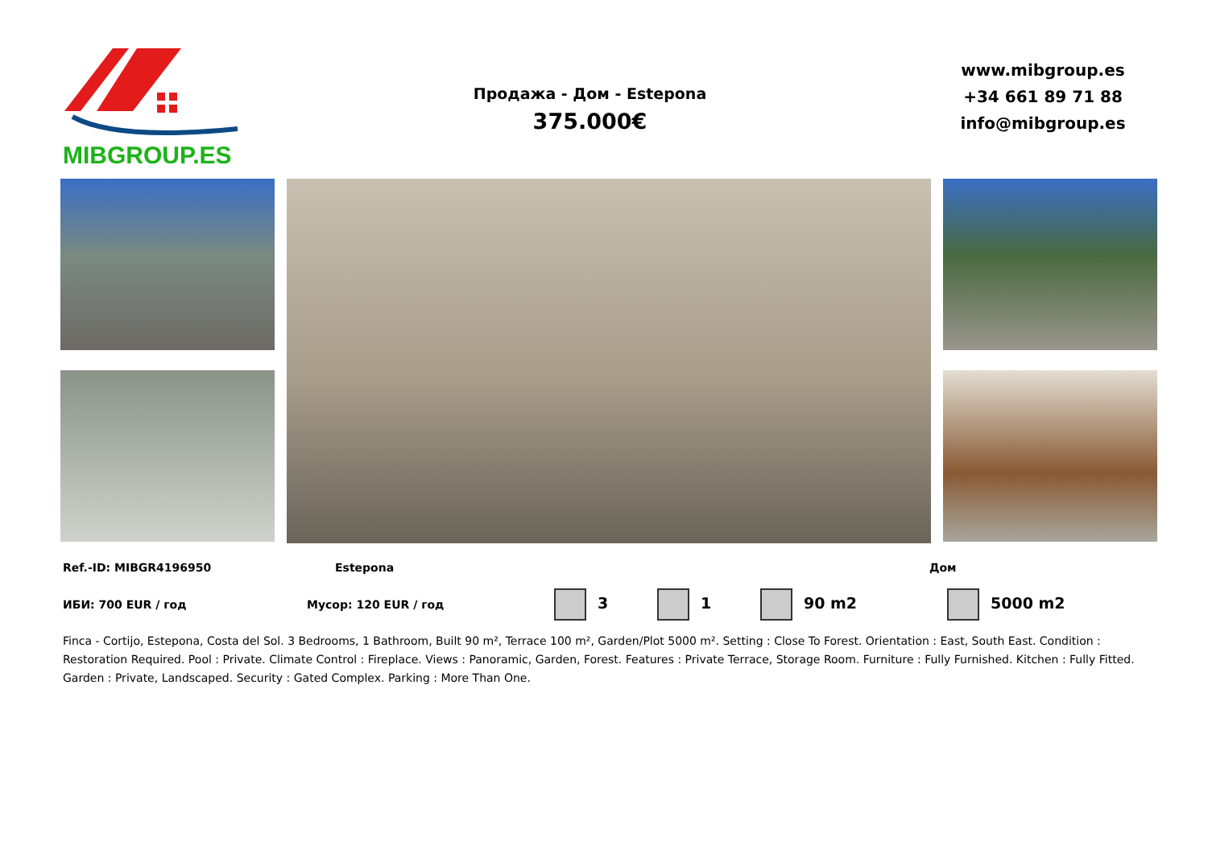MIBGROUP.ES
Продажа - Дом - Estepona
375.000€
www.mibgroup.es
+34 661 89 71 88
info@mibgroup.es
Ref.-ID: MIBGR4196950 Estepona Дом
ИБИ: 700 EUR / год Мусор: 120 EUR / год 3 1 90 m2 5000 m2
Finca - Cortijo, Estepona, Costa del Sol. 3 Bedrooms, 1 Bathroom, Built 90 m², Terrace 100 m², Garden/Plot 5000 m². Setting : Close To Forest. Orientation : East, South East. Condition : Restoration Required. Pool : Private. Climate Control : Fireplace. Views : Panoramic, Garden, Forest. Features : Private Terrace, Storage Room. Furniture : Fully Furnished. Kitchen : Fully Fitted. Garden : Private, Landscaped. Security : Gated Complex. Parking : More Than One.